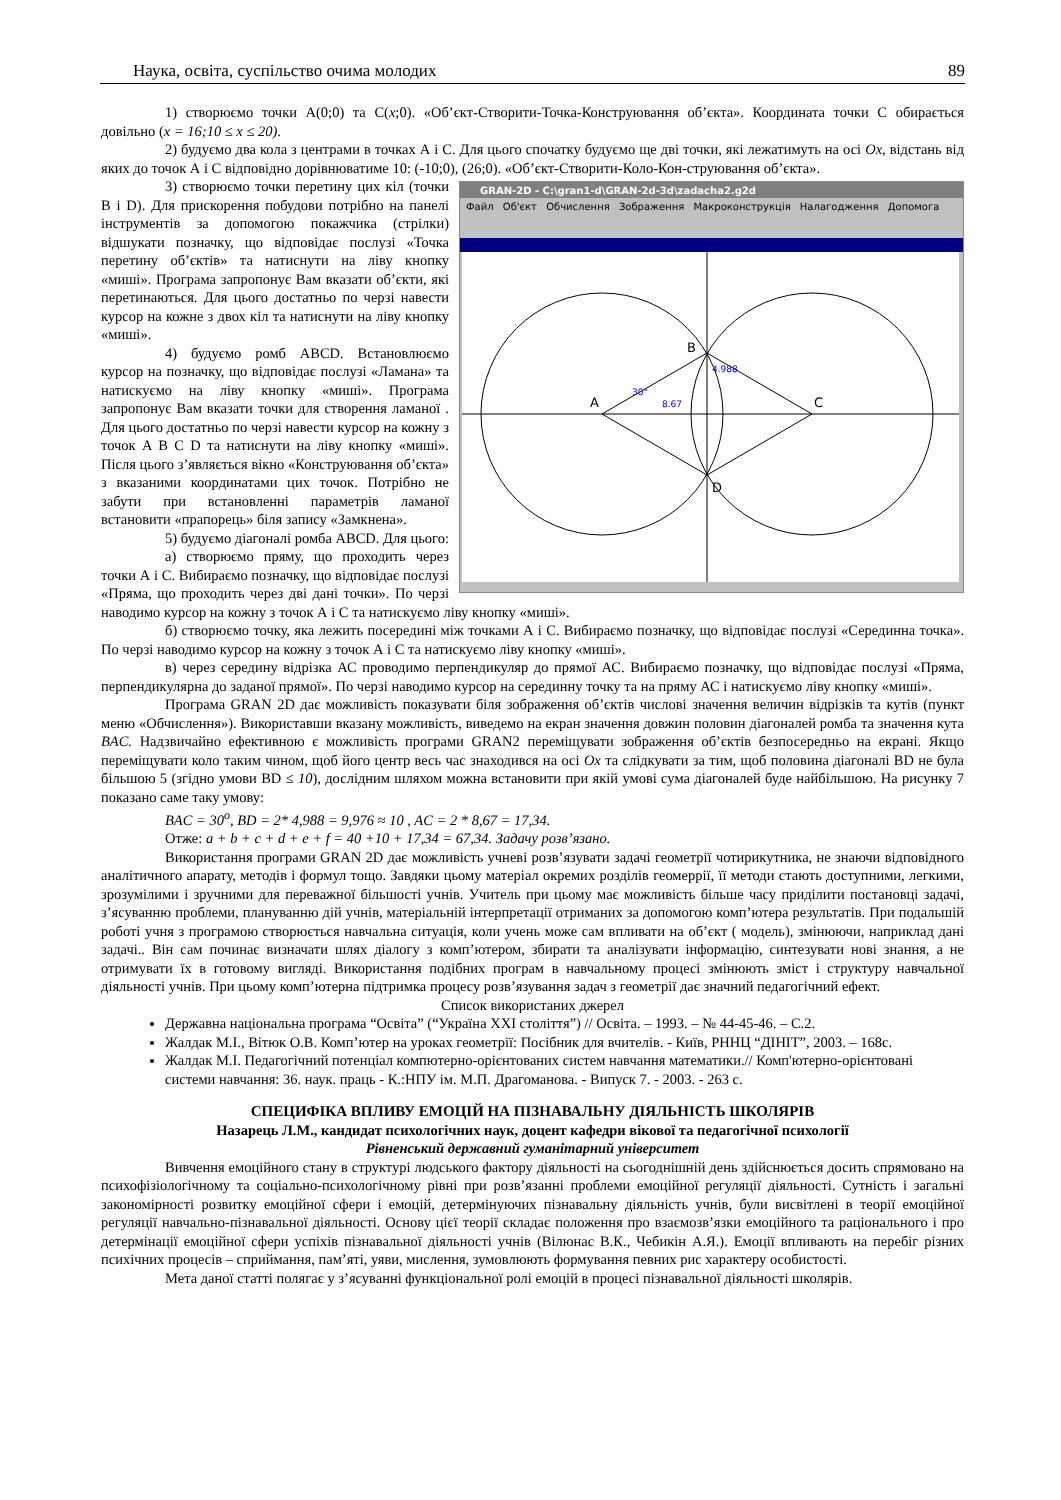Наука, освіта, суспільство очима молодих 89
1) створюємо точки А(0;0) та С(x;0). «Об’єкт-Створити-Точка-Конструювання об’єкта». Координата точки С обирається довільно (x = 16;10 ≤ x ≤ 20).
2) будуємо два кола з центрами в точках А і С. Для цього спочатку будуємо ще дві точки, які лежатимуть на осі Ox, відстань від яких до точок А і С відповідно дорівнюватиме 10: (-10;0), (26;0). «Об’єкт-Створити-Коло-Кон-струювання об’єкта».
GRAN-2D - C:\gran1-d\GRAN-2d-3d\zadacha2.g2d
Файл Об'єкт Обчислення Зображення Макроконструкція Налагодження Допомога
B
A
C
D
30°
8.67
4.988
3) створюємо точки перетину цих кіл (точки В і D). Для прискорення побудови потрібно на панелі інструментів за допомогою покажчика (стрілки) відшукати позначку, що відповідає послузі «Точка перетину об’єктів» та натиснути на ліву кнопку «миші». Програма запропонує Вам вказати об’єкти, які перетинаються. Для цього достатньо по черзі навести курсор на кожне з двох кіл та натиснути на ліву кнопку «миші».
4) будуємо ромб ABCD. Встановлюємо курсор на позначку, що відповідає послузі «Ламана» та натискуємо на ліву кнопку «миші». Програма запропонує Вам вказати точки для створення ламаної . Для цього достатньо по черзі навести курсор на кожну з точок A B C D та натиснути на ліву кнопку «миші». Після цього з’являється вікно «Конструювання об’єкта» з вказаними координатами цих точок. Потрібно не забути при встановленні параметрів ламаної встановити «прапорець» біля запису «Замкнена».
5) будуємо діагоналі ромба ABCD. Для цього:
а) створюємо пряму, що проходить через точки А і С. Вибираємо позначку, що відповідає послузі «Пряма, що проходить через дві дані точки». По черзі наводимо курсор на кожну з точок А і С та натискуємо ліву кнопку «миші».
б) створюємо точку, яка лежить посередині між точками А і С. Вибираємо позначку, що відповідає послузі «Серединна точка». По черзі наводимо курсор на кожну з точок А і С та натискуємо ліву кнопку «миші».
в) через середину відрізка АС проводимо перпендикуляр до прямої АС. Вибираємо позначку, що відповідає послузі «Пряма, перпендикулярна до заданої прямої». По черзі наводимо курсор на серединну точку та на пряму АС і натискуємо ліву кнопку «миші».
Програма GRAN 2D дає можливість показувати біля зображення об’єктів числові значення величин відрізків та кутів (пункт меню «Обчислення»). Використавши вказану можливість, виведемо на екран значення довжин половин діагоналей ромба та значення кута BAC. Надзвичайно ефективною є можливість програми GRAN2 переміщувати зображення об’єктів безпосередньо на екрані. Якщо переміщувати коло таким чином, щоб його центр весь час знаходився на осі Ox та слідкувати за тим, щоб половина діагоналі BD не була більшою 5 (згідно умови BD ≤ 10), дослідним шляхом можна встановити при якій умові сума діагоналей буде найбільшою. На рисунку 7 показано саме таку умову:
BAC = 30<sup>o</sup>, BD = 2* 4,988 = 9,976 ≈ 10 , AC = 2 * 8,67 = 17,34.
Отже: a + b + c + d + e + f = 40 +10 + 17,34 = 67,34. Задачу розв’язано.
Використання програми GRAN 2D дає можливість учневі розв’язувати задачі геометрії чотирикутника, не знаючи відповідного аналітичного апарату, методів і формул тощо. Завдяки цьому матеріал окремих розділів геомеррії, її методи стають доступними, легкими, зрозумілими і зручними для переважної більшості учнів. Учитель при цьому має можливість більше часу приділити постановці задачі, з’ясуванню проблеми, плануванню дій учнів, матеріальній інтерпретації отриманих за допомогою комп’ютера результатів. При подальшій роботі учня з програмою створюється навчальна ситуація, коли учень може сам впливати на об’єкт ( модель), змінюючи, наприклад дані задачі.. Він сам починає визначати шлях діалогу з комп’ютером, збирати та аналізувати інформацію, синтезувати нові знання, а не отримувати їх в готовому вигляді. Використання подібних програм в навчальному процесі змінюють зміст і структуру навчальної діяльності учнів. При цьому комп’ютерна підтримка процесу розв’язування задач з геометрії дає значний педагогічний ефект.
Список використаних джерел
Державна національна програма “Освіта” (“Україна XXI століття”) // Освіта. – 1993. – № 44-45-46. – С.2.
Жалдак М.І., Вітюк О.В. Комп’ютер на уроках геометрії: Посібник для вчителів. - Київ, РННЦ “ДІНІТ”, 2003. – 168с.
Жалдак М.І. Педагогічний потенціал компютерно-орієнтованих систем навчання математики.// Комп'ютерно-орієнтовані системи навчання: 36. наук. праць - К.:НПУ ім. М.П. Драгоманова. - Випуск 7. - 2003. - 263 с.
СПЕЦИФІКА ВПЛИВУ ЕМОЦІЙ НА ПІЗНАВАЛЬНУ ДІЯЛЬНІСТЬ ШКОЛЯРІВ
Назарець Л.М., кандидат психологічних наук, доцент кафедри вікової та педагогічної психології
Рівненський державний гуманітарний університет
Вивчення емоційного стану в структурі людського фактору діяльності на сьогоднішній день здійснюється досить спрямовано на психофізіологічному та соціально-психологічному рівні при розв’язанні проблеми емоційної регуляції діяльності. Сутність і загальні закономірності розвитку емоційної сфери і емоцій, детермінуючих пізнавальну діяльність учнів, були висвітлені в теорії емоційної регуляції навчально-пізнавальної діяльності. Основу цієї теорії складає положення про взаємозв’язки емоційного та раціонального і про детермінації емоційної сфери успіхів пізнавальної діяльності учнів (Вілюнас В.К., Чебикін А.Я.). Емоції впливають на перебіг різних психічних процесів – сприймання, пам’яті, уяви, мислення, зумовлюють формування певних рис характеру особистості.
Мета даної статті полягає у з’ясуванні функціональної ролі емоцій в процесі пізнавальної діяльності школярів.